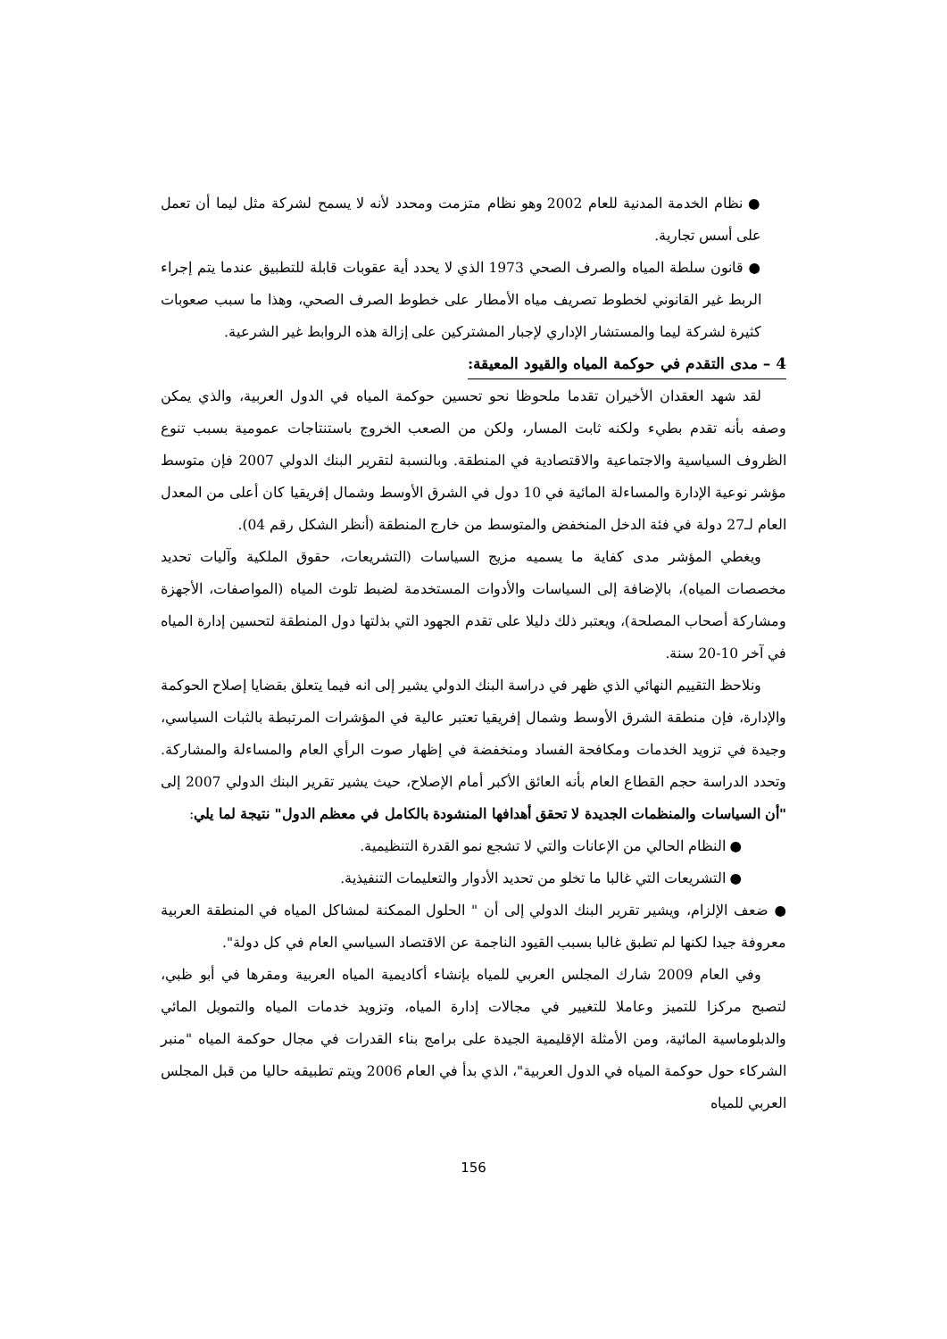● نظام الخدمة المدنية للعام 2002 وهو نظام متزمت ومحدد لأنه لا يسمح لشركة مثل ليما أن تعمل على أسس تجارية.
● قانون سلطة المياه والصرف الصحي 1973 الذي لا يحدد أية عقوبات قابلة للتطبيق عندما يتم إجراء الربط غير القانوني لخطوط تصريف مياه الأمطار على خطوط الصرف الصحي، وهذا ما سبب صعوبات كثيرة لشركة ليما والمستشار الإداري لإجبار المشتركين على إزالة هذه الروابط غير الشرعية.
4 – مدى التقدم في حوكمة المياه والقيود المعيقة:
لقد شهد العقدان الأخيران تقدما ملحوظا نحو تحسين حوكمة المياه في الدول العربية، والذي يمكن وصفه بأنه تقدم بطيء ولكنه ثابت المسار، ولكن من الصعب الخروج باستنتاجات عمومية بسبب تنوع الظروف السياسية والاجتماعية والاقتصادية في المنطقة. وبالنسبة لتقرير البنك الدولي 2007 فإن متوسط مؤشر نوعية الإدارة والمساءلة المائية في 10 دول في الشرق الأوسط وشمال إفريقيا كان أعلى من المعدل العام لـ27 دولة في فئة الدخل المنخفض والمتوسط من خارج المنطقة (أنظر الشكل رقم 04).
ويغطي المؤشر مدى كفاية ما يسميه مزيج السياسات (التشريعات، حقوق الملكية وآليات تحديد مخصصات المياه)، بالإضافة إلى السياسات والأدوات المستخدمة لضبط تلوث المياه (المواصفات، الأجهزة ومشاركة أصحاب المصلحة)، ويعتبر ذلك دليلا على تقدم الجهود التي بذلتها دول المنطقة لتحسين إدارة المياه في آخر 10-20 سنة.
ونلاحظ التقييم النهائي الذي ظهر في دراسة البنك الدولي يشير إلى انه فيما يتعلق بقضايا إصلاح الحوكمة والإدارة، فإن منطقة الشرق الأوسط وشمال إفريقيا تعتبر عالية في المؤشرات المرتبطة بالثبات السياسي، وجيدة في تزويد الخدمات ومكافحة الفساد ومنخفضة في إظهار صوت الرأي العام والمساءلة والمشاركة. وتحدد الدراسة حجم القطاع العام بأنه العائق الأكبر أمام الإصلاح، حيث يشير تقرير البنك الدولي 2007 إلى "أن السياسات والمنظمات الجديدة لا تحقق أهدافها المنشودة بالكامل في معظم الدول" نتيجة لما يلي:
● النظام الحالي من الإعانات والتي لا تشجع نمو القدرة التنظيمية.
● التشريعات التي غالبا ما تخلو من تحديد الأدوار والتعليمات التنفيذية.
● ضعف الإلزام، ويشير تقرير البنك الدولي إلى أن " الحلول الممكنة لمشاكل المياه في المنطقة العربية معروفة جيدا لكنها لم تطبق غالبا بسبب القيود الناجمة عن الاقتصاد السياسي العام في كل دولة".
وفي العام 2009 شارك المجلس العربي للمياه بإنشاء أكاديمية المياه العربية ومقرها في أبو ظبي، لتصبح مركزا للتميز وعاملا للتغيير في مجالات إدارة المياه، وتزويد خدمات المياه والتمويل المائي والدبلوماسية المائية، ومن الأمثلة الإقليمية الجيدة على برامج بناء القدرات في مجال حوكمة المياه "منبر الشركاء حول حوكمة المياه في الدول العربية"، الذي بدأ في العام 2006 ويتم تطبيقه حاليا من قبل المجلس العربي للمياه
156